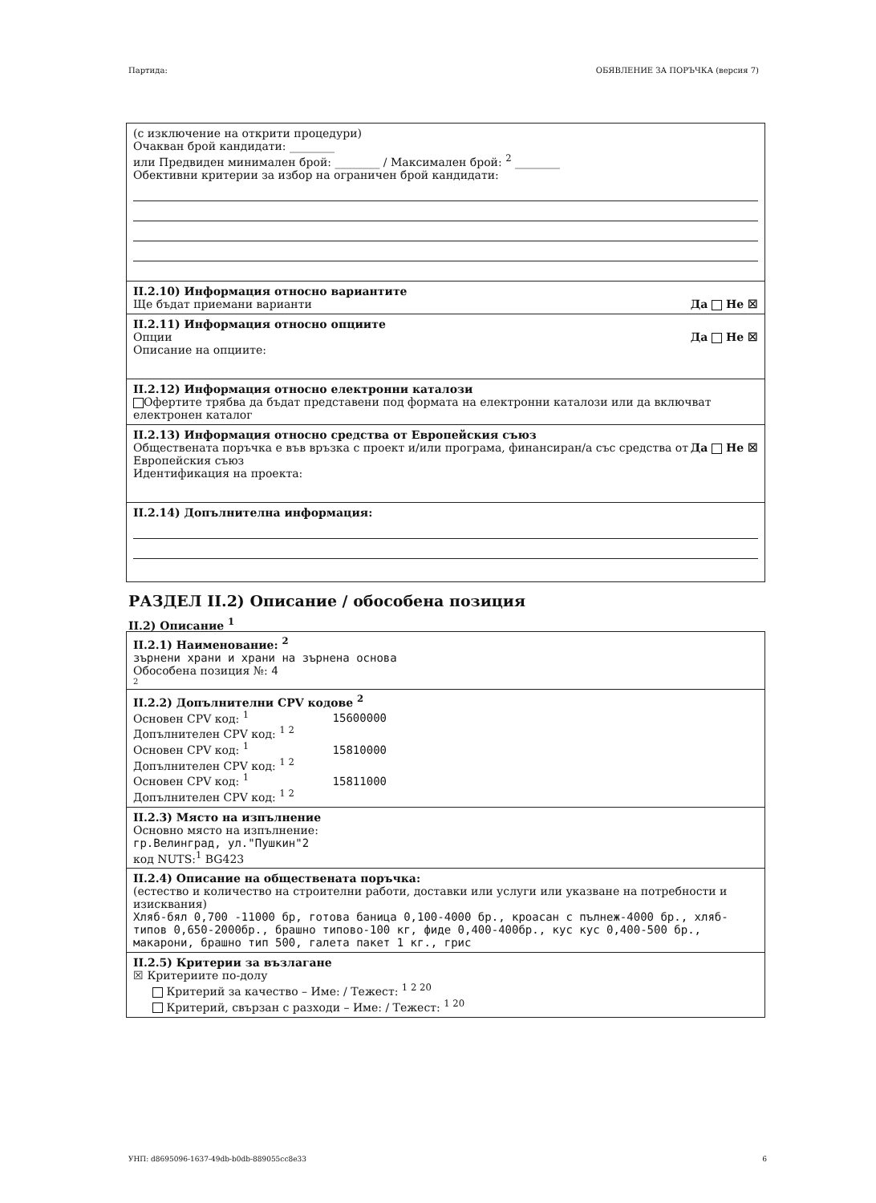Партида: ОБЯВЛЕНИЕ ЗА ПОРЪЧКА (версия 7)
(с изключение на открити процедури)
Очаквaн брой кандидати: ________
или Предвиден минимален брой: ________ / Максимален брой: <sup>2</sup> ________
Обективни критерии за избор на ограничен брой кандидати:
II.2.10) Информация относно вариантите
Ще бъдат приемани варианти Да Не ☒
II.2.11) Информация относно опциите
Опции Да Не ☒
Описание на опциите:
II.2.12) Информация относно електронни каталози
Офертите трябва да бъдат представени под формата на електронни каталози или да включват електронен каталог
II.2.13) Информация относно средства от Европейския съюз
Обществената поръчка е във връзка с проект и/или програма, финансиран/а със средства от Европейския съюз Да Не ☒
Идентификация на проекта:
II.2.14) Допълнителна информация:
РАЗДЕЛ II.2) Описание / обособена позиция
II.2) Описание <sup>1</sup>
II.2.1) Наименование: <sup>2</sup>
зърнени храни и храни на зърнена основа
Обособена позиция №: 4
2
II.2.2) Допълнителни CPV кодове <sup>2</sup>
Основен CPV код: <sup>1</sup> 15600000
Допълнителен CPV код: <sup>1 2</sup>
Основен CPV код: <sup>1</sup> 15810000
Допълнителен CPV код: <sup>1 2</sup>
Основен CPV код: <sup>1</sup> 15811000
Допълнителен CPV код: <sup>1 2</sup>
II.2.3) Място на изпълнение
Основно място на изпълнение:
гр.Велинград, ул."Пушкин"2
код NUTS:<sup>1</sup> BG423
II.2.4) Описание на обществената поръчка:
(естество и количество на строителни работи, доставки или услуги или указване на потребности и изисквания)
Хляб-бял 0,700 -11000 бр, готова баница 0,100-4000 бр., кроасан с пълнеж-4000 бр., хляб-типов 0,650-2000бр., брашно типово-100 кг, фиде 0,400-400бр., кус кус 0,400-500 бр., макарони, брашно тип 500, галета пакет 1 кг., грис
II.2.5) Критерии за възлагане
☒ Критериите по-долу
Критерий за качество – Име: / Тежест: <sup>1 2 20</sup>
Критерий, свързан с разходи – Име: / Тежест: <sup>1 20</sup>
УНП: d8695096-1637-49db-b0db-889055cc8e33 6